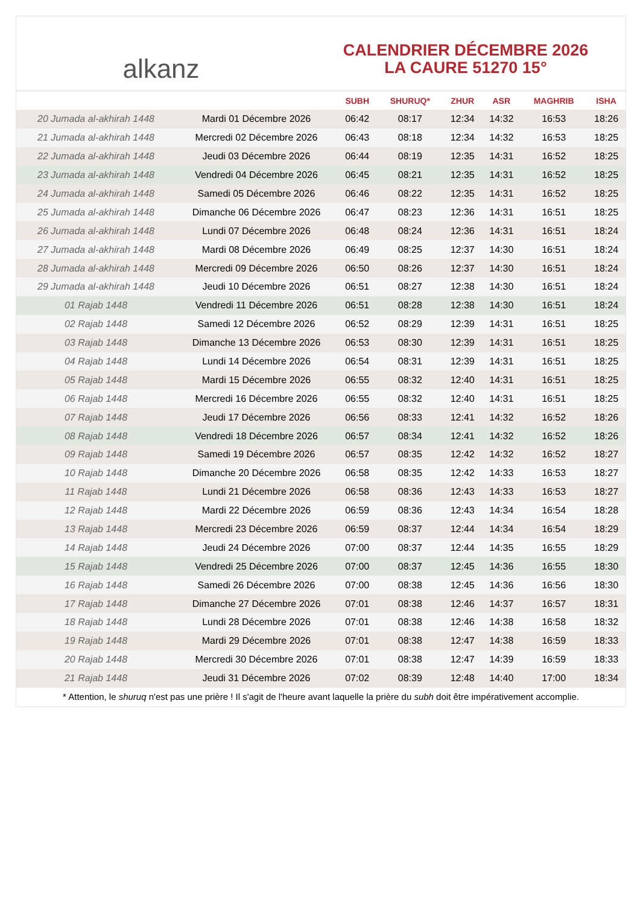alkanz
CALENDRIER DÉCEMBRE 2026
LA CAURE 51270 15°
| | | SUBH | SHURUQ* | ZHUR | ASR | MAGHRIB | ISHA |
| --- | --- | --- | --- | --- | --- | --- | --- |
| 20 Jumada al-akhirah 1448 | Mardi 01 Décembre 2026 | 06:42 | 08:17 | 12:34 | 14:32 | 16:53 | 18:26 |
| 21 Jumada al-akhirah 1448 | Mercredi 02 Décembre 2026 | 06:43 | 08:18 | 12:34 | 14:32 | 16:53 | 18:25 |
| 22 Jumada al-akhirah 1448 | Jeudi 03 Décembre 2026 | 06:44 | 08:19 | 12:35 | 14:31 | 16:52 | 18:25 |
| 23 Jumada al-akhirah 1448 | Vendredi 04 Décembre 2026 | 06:45 | 08:21 | 12:35 | 14:31 | 16:52 | 18:25 |
| 24 Jumada al-akhirah 1448 | Samedi 05 Décembre 2026 | 06:46 | 08:22 | 12:35 | 14:31 | 16:52 | 18:25 |
| 25 Jumada al-akhirah 1448 | Dimanche 06 Décembre 2026 | 06:47 | 08:23 | 12:36 | 14:31 | 16:51 | 18:25 |
| 26 Jumada al-akhirah 1448 | Lundi 07 Décembre 2026 | 06:48 | 08:24 | 12:36 | 14:31 | 16:51 | 18:24 |
| 27 Jumada al-akhirah 1448 | Mardi 08 Décembre 2026 | 06:49 | 08:25 | 12:37 | 14:30 | 16:51 | 18:24 |
| 28 Jumada al-akhirah 1448 | Mercredi 09 Décembre 2026 | 06:50 | 08:26 | 12:37 | 14:30 | 16:51 | 18:24 |
| 29 Jumada al-akhirah 1448 | Jeudi 10 Décembre 2026 | 06:51 | 08:27 | 12:38 | 14:30 | 16:51 | 18:24 |
| 01 Rajab 1448 | Vendredi 11 Décembre 2026 | 06:51 | 08:28 | 12:38 | 14:30 | 16:51 | 18:24 |
| 02 Rajab 1448 | Samedi 12 Décembre 2026 | 06:52 | 08:29 | 12:39 | 14:31 | 16:51 | 18:25 |
| 03 Rajab 1448 | Dimanche 13 Décembre 2026 | 06:53 | 08:30 | 12:39 | 14:31 | 16:51 | 18:25 |
| 04 Rajab 1448 | Lundi 14 Décembre 2026 | 06:54 | 08:31 | 12:39 | 14:31 | 16:51 | 18:25 |
| 05 Rajab 1448 | Mardi 15 Décembre 2026 | 06:55 | 08:32 | 12:40 | 14:31 | 16:51 | 18:25 |
| 06 Rajab 1448 | Mercredi 16 Décembre 2026 | 06:55 | 08:32 | 12:40 | 14:31 | 16:51 | 18:25 |
| 07 Rajab 1448 | Jeudi 17 Décembre 2026 | 06:56 | 08:33 | 12:41 | 14:32 | 16:52 | 18:26 |
| 08 Rajab 1448 | Vendredi 18 Décembre 2026 | 06:57 | 08:34 | 12:41 | 14:32 | 16:52 | 18:26 |
| 09 Rajab 1448 | Samedi 19 Décembre 2026 | 06:57 | 08:35 | 12:42 | 14:32 | 16:52 | 18:27 |
| 10 Rajab 1448 | Dimanche 20 Décembre 2026 | 06:58 | 08:35 | 12:42 | 14:33 | 16:53 | 18:27 |
| 11 Rajab 1448 | Lundi 21 Décembre 2026 | 06:58 | 08:36 | 12:43 | 14:33 | 16:53 | 18:27 |
| 12 Rajab 1448 | Mardi 22 Décembre 2026 | 06:59 | 08:36 | 12:43 | 14:34 | 16:54 | 18:28 |
| 13 Rajab 1448 | Mercredi 23 Décembre 2026 | 06:59 | 08:37 | 12:44 | 14:34 | 16:54 | 18:29 |
| 14 Rajab 1448 | Jeudi 24 Décembre 2026 | 07:00 | 08:37 | 12:44 | 14:35 | 16:55 | 18:29 |
| 15 Rajab 1448 | Vendredi 25 Décembre 2026 | 07:00 | 08:37 | 12:45 | 14:36 | 16:55 | 18:30 |
| 16 Rajab 1448 | Samedi 26 Décembre 2026 | 07:00 | 08:38 | 12:45 | 14:36 | 16:56 | 18:30 |
| 17 Rajab 1448 | Dimanche 27 Décembre 2026 | 07:01 | 08:38 | 12:46 | 14:37 | 16:57 | 18:31 |
| 18 Rajab 1448 | Lundi 28 Décembre 2026 | 07:01 | 08:38 | 12:46 | 14:38 | 16:58 | 18:32 |
| 19 Rajab 1448 | Mardi 29 Décembre 2026 | 07:01 | 08:38 | 12:47 | 14:38 | 16:59 | 18:33 |
| 20 Rajab 1448 | Mercredi 30 Décembre 2026 | 07:01 | 08:38 | 12:47 | 14:39 | 16:59 | 18:33 |
| 21 Rajab 1448 | Jeudi 31 Décembre 2026 | 07:02 | 08:39 | 12:48 | 14:40 | 17:00 | 18:34 |
* Attention, le shuruq n'est pas une prière ! Il s'agit de l'heure avant laquelle la prière du subh doit être impérativement accomplie.